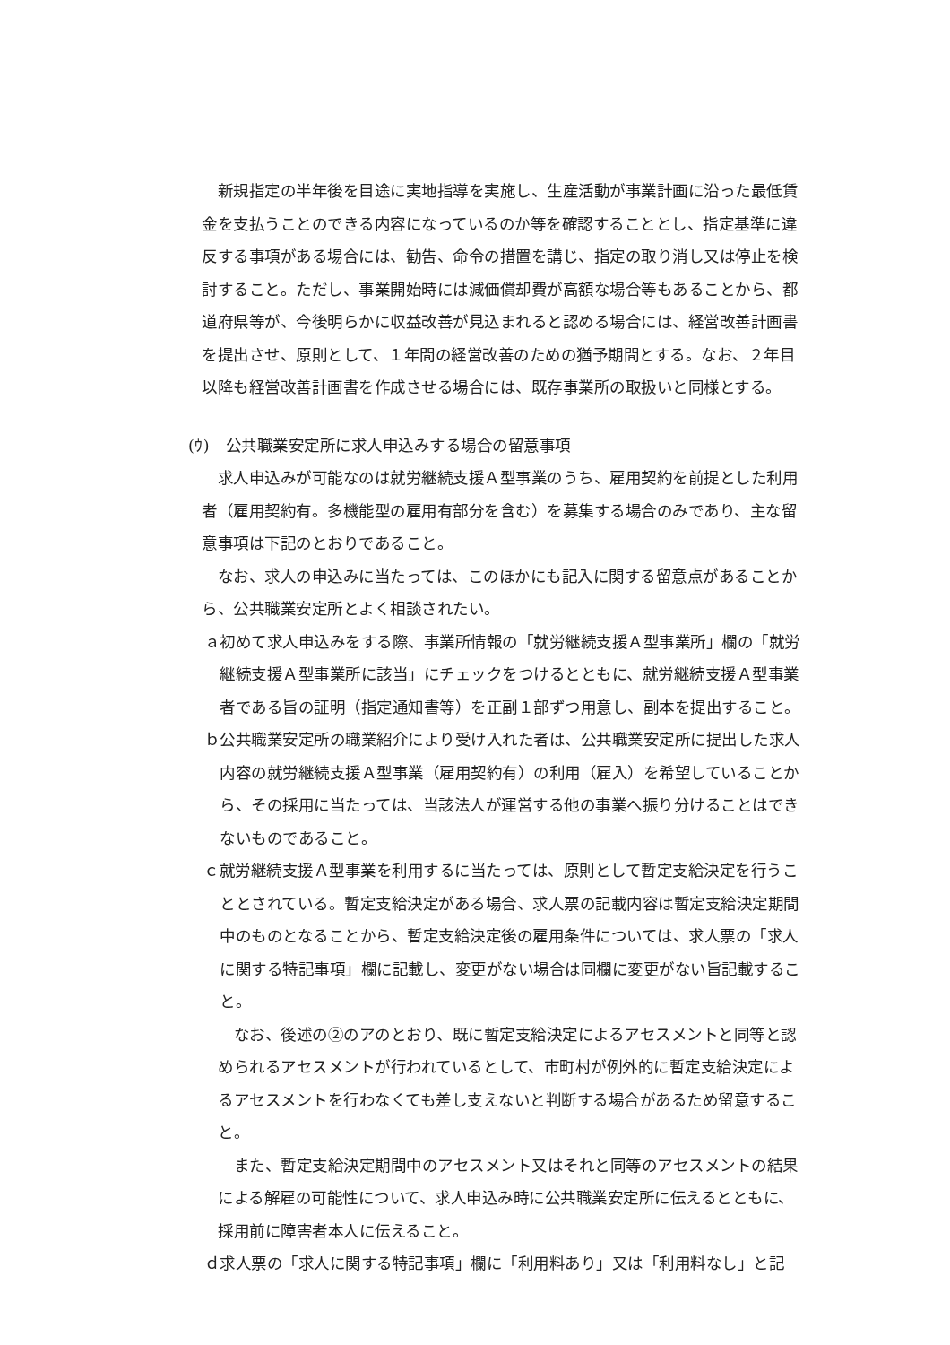新規指定の半年後を目途に実地指導を実施し、生産活動が事業計画に沿った最低賃金を支払うことのできる内容になっているのか等を確認することとし、指定基準に違反する事項がある場合には、勧告、命令の措置を講じ、指定の取り消し又は停止を検討すること。ただし、事業開始時には減価償却費が高額な場合等もあることから、都道府県等が、今後明らかに収益改善が見込まれると認める場合には、経営改善計画書を提出させ、原則として、１年間の経営改善のための猶予期間とする。なお、２年目以降も経営改善計画書を作成させる場合には、既存事業所の取扱いと同様とする。
(ｳ)　公共職業安定所に求人申込みする場合の留意事項
求人申込みが可能なのは就労継続支援Ａ型事業のうち、雇用契約を前提とした利用者（雇用契約有。多機能型の雇用有部分を含む）を募集する場合のみであり、主な留意事項は下記のとおりであること。
なお、求人の申込みに当たっては、このほかにも記入に関する留意点があることから、公共職業安定所とよく相談されたい。
ａ初めて求人申込みをする際、事業所情報の「就労継続支援Ａ型事業所」欄の「就労継続支援Ａ型事業所に該当」にチェックをつけるとともに、就労継続支援Ａ型事業者である旨の証明（指定通知書等）を正副１部ずつ用意し、副本を提出すること。
ｂ公共職業安定所の職業紹介により受け入れた者は、公共職業安定所に提出した求人内容の就労継続支援Ａ型事業（雇用契約有）の利用（雇入）を希望していることから、その採用に当たっては、当該法人が運営する他の事業へ振り分けることはできないものであること。
ｃ就労継続支援Ａ型事業を利用するに当たっては、原則として暫定支給決定を行うこととされている。暫定支給決定がある場合、求人票の記載内容は暫定支給決定期間中のものとなることから、暫定支給決定後の雇用条件については、求人票の「求人に関する特記事項」欄に記載し、変更がない場合は同欄に変更がない旨記載すること。
なお、後述の②のアのとおり、既に暫定支給決定によるアセスメントと同等と認められるアセスメントが行われているとして、市町村が例外的に暫定支給決定によるアセスメントを行わなくても差し支えないと判断する場合があるため留意すること。
また、暫定支給決定期間中のアセスメント又はそれと同等のアセスメントの結果による解雇の可能性について、求人申込み時に公共職業安定所に伝えるとともに、採用前に障害者本人に伝えること。
ｄ求人票の「求人に関する特記事項」欄に「利用料あり」又は「利用料なし」と記